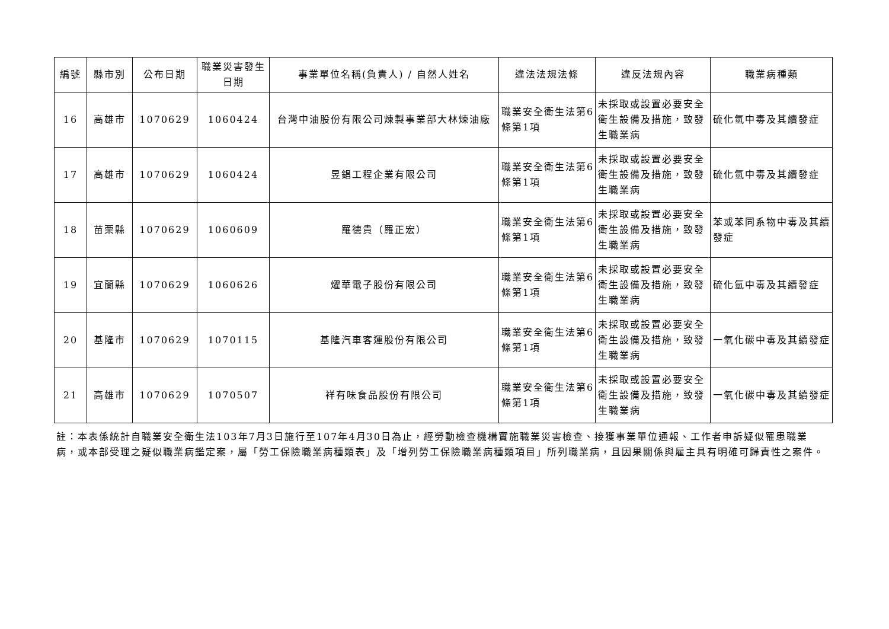| 編號 | 縣市別 | 公布日期 | 職業災害發生日期 | 事業單位名稱(負責人) / 自然人姓名 | 違法法規法條 | 違反法規內容 | 職業病種類 |
| --- | --- | --- | --- | --- | --- | --- | --- |
| 16 | 高雄市 | 1070629 | 1060424 | 台灣中油股份有限公司煉製事業部大林煉油廠 | 職業安全衛生法第6條第1項 | 未採取或設置必要安全衛生設備及措施，致發生職業病 | 硫化氫中毒及其續發症 |
| 17 | 高雄市 | 1070629 | 1060424 | 昱錩工程企業有限公司 | 職業安全衛生法第6條第1項 | 未採取或設置必要安全衛生設備及措施，致發生職業病 | 硫化氫中毒及其續發症 |
| 18 | 苗栗縣 | 1070629 | 1060609 | 羅德貴（羅正宏） | 職業安全衛生法第6條第1項 | 未採取或設置必要安全衛生設備及措施，致發生職業病 | 苯或苯同系物中毒及其續發症 |
| 19 | 宜蘭縣 | 1070629 | 1060626 | 燿華電子股份有限公司 | 職業安全衛生法第6條第1項 | 未採取或設置必要安全衛生設備及措施，致發生職業病 | 硫化氫中毒及其續發症 |
| 20 | 基隆市 | 1070629 | 1070115 | 基隆汽車客運股份有限公司 | 職業安全衛生法第6條第1項 | 未採取或設置必要安全衛生設備及措施，致發生職業病 | 一氧化碳中毒及其續發症 |
| 21 | 高雄市 | 1070629 | 1070507 | 祥有味食品股份有限公司 | 職業安全衛生法第6條第1項 | 未採取或設置必要安全衛生設備及措施，致發生職業病 | 一氧化碳中毒及其續發症 |
註：本表係統計自職業安全衛生法103年7月3日施行至107年4月30日為止，經勞動檢查機構實施職業災害檢查、接獲事業單位通報、工作者申訴疑似罹患職業病，或本部受理之疑似職業病鑑定案，屬「勞工保險職業病種類表」及「增列勞工保險職業病種類項目」所列職業病，且因果關係與雇主具有明確可歸責性之案件。